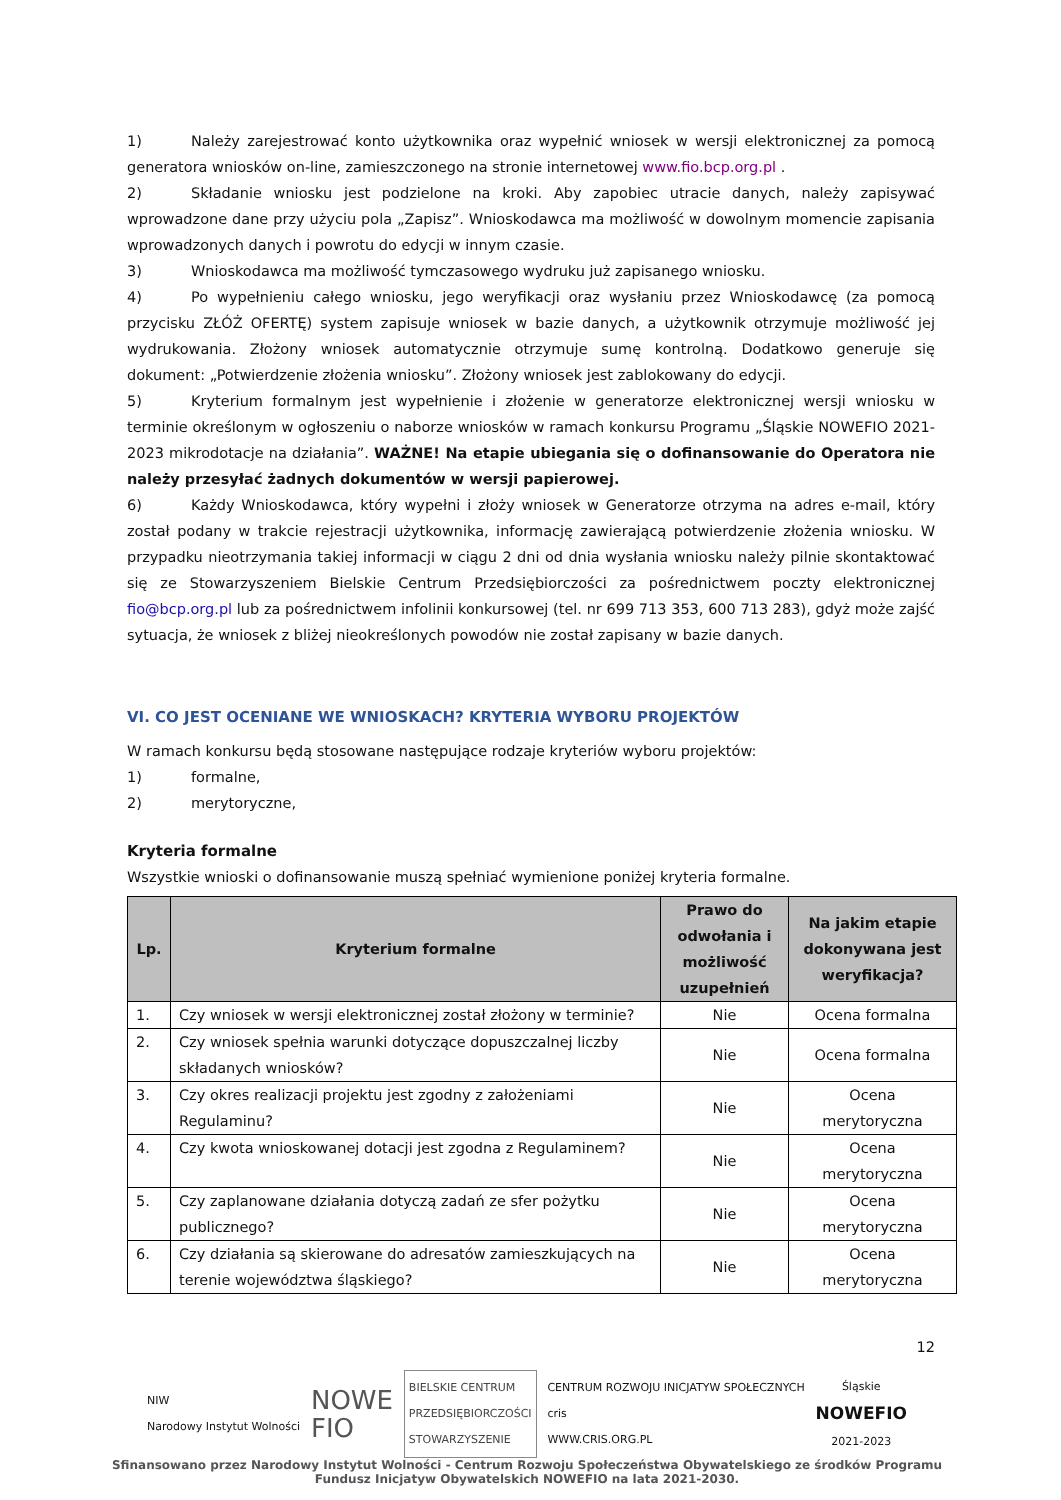1) Należy zarejestrować konto użytkownika oraz wypełnić wniosek w wersji elektronicznej za pomocą generatora wniosków on-line, zamieszczonego na stronie internetowej www.fio.bcp.org.pl .
2) Składanie wniosku jest podzielone na kroki. Aby zapobiec utracie danych, należy zapisywać wprowadzone dane przy użyciu pola „Zapisz”. Wnioskodawca ma możliwość w dowolnym momencie zapisania wprowadzonych danych i powrotu do edycji w innym czasie.
3) Wnioskodawca ma możliwość tymczasowego wydruku już zapisanego wniosku.
4) Po wypełnieniu całego wniosku, jego weryfikacji oraz wysłaniu przez Wnioskodawcę (za pomocą przycisku ZŁÓŻ OFERTĘ) system zapisuje wniosek w bazie danych, a użytkownik otrzymuje możliwość jej wydrukowania. Złożony wniosek automatycznie otrzymuje sumę kontrolną. Dodatkowo generuje się dokument: „Potwierdzenie złożenia wniosku”. Złożony wniosek jest zablokowany do edycji.
5) Kryterium formalnym jest wypełnienie i złożenie w generatorze elektronicznej wersji wniosku w terminie określonym w ogłoszeniu o naborze wniosków w ramach konkursu Programu „Śląskie NOWEFIO 2021-2023 mikrodotacje na działania”. WAŻNE! Na etapie ubiegania się o dofinansowanie do Operatora nie należy przesyłać żadnych dokumentów w wersji papierowej.
6) Każdy Wnioskodawca, który wypełni i złoży wniosek w Generatorze otrzyma na adres e-mail, który został podany w trakcie rejestracji użytkownika, informację zawierającą potwierdzenie złożenia wniosku. W przypadku nieotrzymania takiej informacji w ciągu 2 dni od dnia wysłania wniosku należy pilnie skontaktować się ze Stowarzyszeniem Bielskie Centrum Przedsiębiorczości za pośrednictwem poczty elektronicznej fio@bcp.org.pl lub za pośrednictwem infolinii konkursowej (tel. nr 699 713 353, 600 713 283), gdyż może zajść sytuacja, że wniosek z bliżej nieokreślonych powodów nie został zapisany w bazie danych.
VI. CO JEST OCENIANE WE WNIOSKACH? KRYTERIA WYBORU PROJEKTÓW
W ramach konkursu będą stosowane następujące rodzaje kryteriów wyboru projektów:
1) formalne,
2) merytoryczne,
Kryteria formalne
Wszystkie wnioski o dofinansowanie muszą spełniać wymienione poniżej kryteria formalne.
| Lp. | Kryterium formalne | Prawo do odwołania i możliwość uzupełnień | Na jakim etapie dokonywana jest weryfikacja? |
| --- | --- | --- | --- |
| 1. | Czy wniosek w wersji elektronicznej został złożony w terminie? | Nie | Ocena formalna |
| 2. | Czy wniosek spełnia warunki dotyczące dopuszczalnej liczby składanych wniosków? | Nie | Ocena formalna |
| 3. | Czy okres realizacji projektu jest zgodny z założeniami Regulaminu? | Nie | Ocena merytoryczna |
| 4. | Czy kwota wnioskowanej dotacji jest zgodna z Regulaminem? | Nie | Ocena merytoryczna |
| 5. | Czy zaplanowane działania dotyczą zadań ze sfer pożytku publicznego? | Nie | Ocena merytoryczna |
| 6. | Czy działania są skierowane do adresatów zamieszkujących na terenie województwa śląskiego? | Nie | Ocena merytoryczna |
12
NIW
Narodowy Instytut Wolności
NOWE
FIO
BIELSKIE CENTRUM
PRZEDSIĘBIORCZOŚCI
STOWARZYSZENIE
CENTRUM ROZWOJU INICJATYW SPOŁECZNYCH
cris
WWW.CRIS.ORG.PL
Śląskie
NOWEFIO
2021-2023
Sfinansowano przez Narodowy Instytut Wolności - Centrum Rozwoju Społeczeństwa Obywatelskiego ze środków Programu Fundusz Inicjatyw Obywatelskich NOWEFIO na lata 2021-2030.